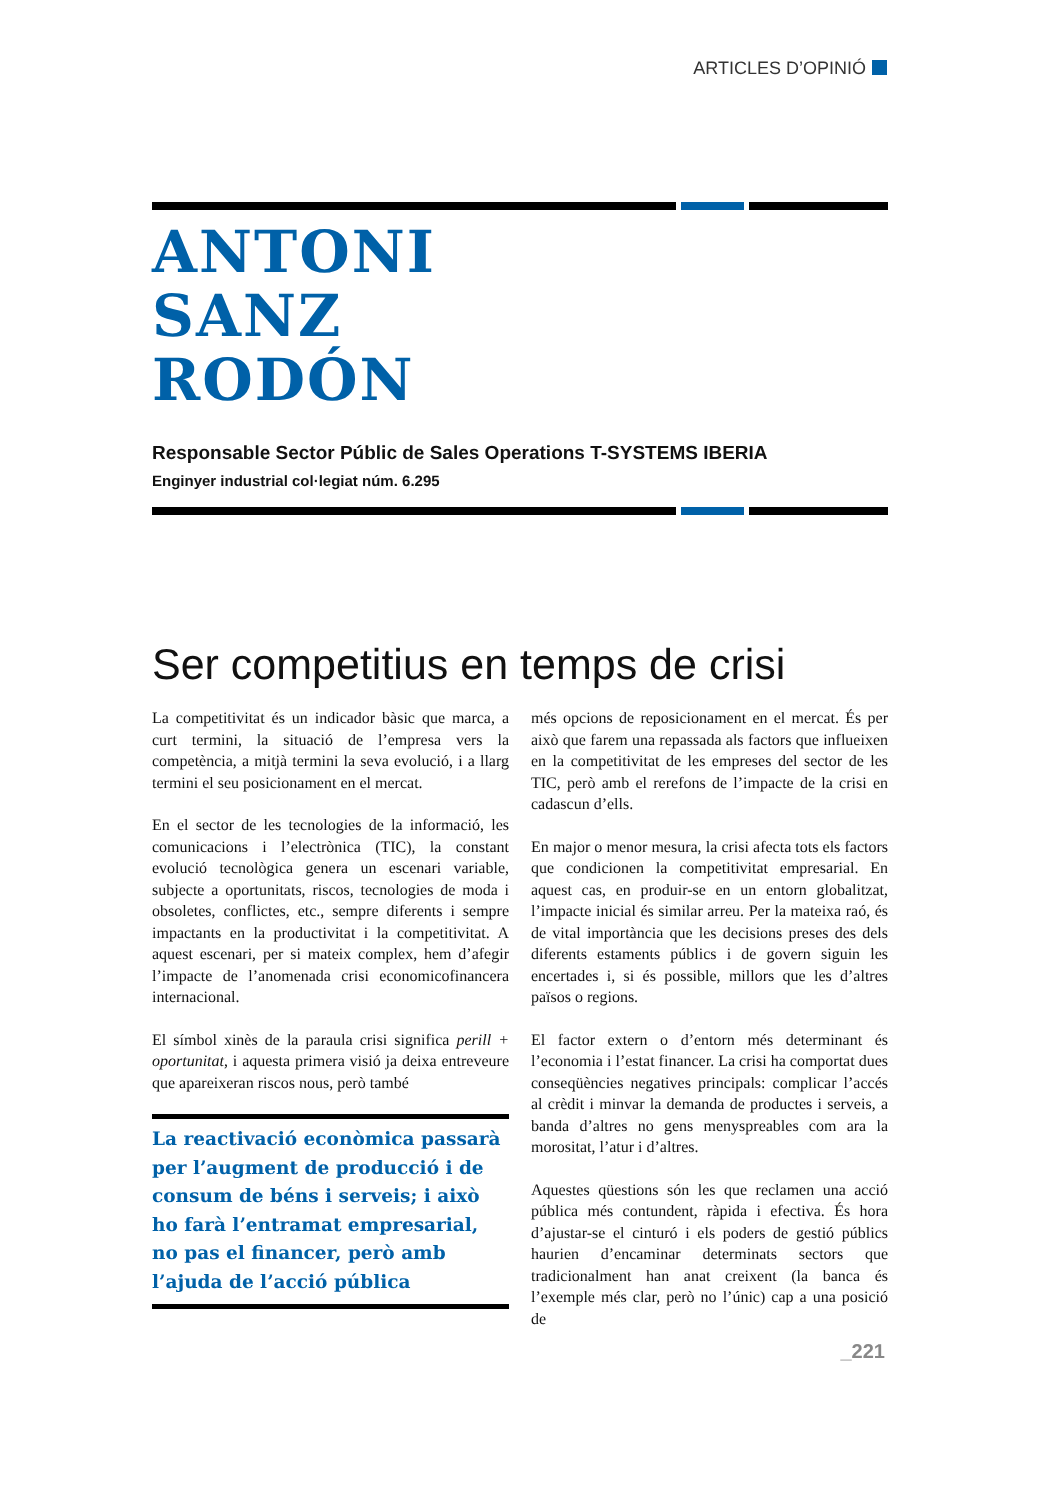ARTICLES D’OPINIÓ
ANTONI
SANZ
RODÓN
Responsable Sector Públic de Sales Operations T-SYSTEMS IBERIA
Enginyer industrial col·legiat núm. 6.295
Ser competitius en temps de crisi
La competitivitat és un indicador bàsic que marca, a curt termini, la situació de l’empresa vers la competència, a mitjà termini la seva evolució, i a llarg termini el seu posicionament en el mercat.
En el sector de les tecnologies de la informació, les comunicacions i l’electrònica (TIC), la constant evolució tecnològica genera un escenari variable, subjecte a oportunitats, riscos, tecnologies de moda i obsoletes, conflictes, etc., sempre diferents i sempre impactants en la productivitat i la competitivitat. A aquest escenari, per si mateix complex, hem d’afegir l’impacte de l’anomenada crisi economicofinancera internacional.
El símbol xinès de la paraula crisi significa perill + oportunitat, i aquesta primera visió ja deixa entreveure que apareixeran riscos nous, però també
La reactivació econòmica passarà per l’augment de producció i de consum de béns i serveis; i això ho farà l’entramat empresarial, no pas el financer, però amb l’ajuda de l’acció pública
més opcions de reposicionament en el mercat. És per això que farem una repassada als factors que influeixen en la competitivitat de les empreses del sector de les TIC, però amb el rerefons de l’impacte de la crisi en cadascun d’ells.
En major o menor mesura, la crisi afecta tots els factors que condicionen la competitivitat empresarial. En aquest cas, en produir-se en un entorn globalitzat, l’impacte inicial és similar arreu. Per la mateixa raó, és de vital importància que les decisions preses des dels diferents estaments públics i de govern siguin les encertades i, si és possible, millors que les d’altres països o regions.
El factor extern o d’entorn més determinant és l’economia i l’estat financer. La crisi ha comportat dues conseqüències negatives principals: complicar l’accés al crèdit i minvar la demanda de productes i serveis, a banda d’altres no gens menyspreables com ara la morositat, l’atur i d’altres.
Aquestes qüestions són les que reclamen una acció pública més contundent, ràpida i efectiva. És hora d’ajustar-se el cinturó i els poders de gestió públics haurien d’encaminar determinats sectors que tradicionalment han anat creixent (la banca és l’exemple més clar, però no l’únic) cap a una posició de
_221